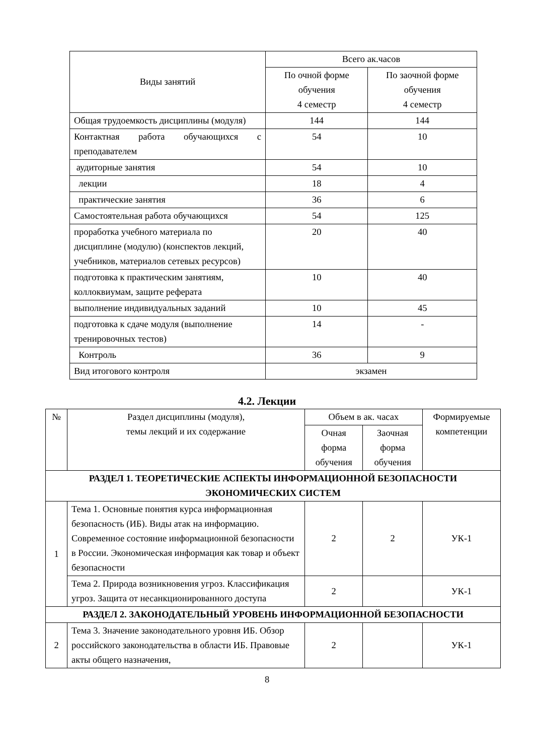| Виды занятий | Всего ак.часов | |
| --- | --- | --- |
| | По очной форме обучения 4 семестр | По заочной форме обучения 4 семестр |
| Общая трудоемкость дисциплины (модуля) | 144 | 144 |
| Контактная работа обучающихся с преподавателем | 54 | 10 |
| аудиторные занятия | 54 | 10 |
| лекции | 18 | 4 |
| практические занятия | 36 | 6 |
| Самостоятельная работа обучающихся | 54 | 125 |
| проработка учебного материала по дисциплине (модулю) (конспектов лекций, учебников, материалов сетевых ресурсов) | 20 | 40 |
| подготовка к практическим занятиям, коллоквиумам, защите реферата | 10 | 40 |
| выполнение индивидуальных заданий | 10 | 45 |
| подготовка к сдаче модуля (выполнение тренировочных тестов) | 14 | - |
| Контроль | 36 | 9 |
| Вид итогового контроля | экзамен | |
4.2. Лекции
| № | Раздел дисциплины (модуля), темы лекций и их содержание | Объем в ак. часах | | Формируемые компетенции |
| --- | --- | --- | --- | --- |
| | | Очная форма обучения | Заочная форма обучения | |
| РАЗДЕЛ 1. ТЕОРЕТИЧЕСКИЕ АСПЕКТЫ ИНФОРМАЦИОННОЙ БЕЗОПАСНОСТИ ЭКОНОМИЧЕСКИХ СИСТЕМ | | | | |
| 1 | Тема 1. Основные понятия курса информационная безопасность (ИБ). Виды атак на информацию. Современное состояние информационной безопасности в России. Экономическая информация как товар и объект безопасности | 2 | 2 | УК-1 |
| | Тема 2. Природа возникновения угроз. Классификация угроз. Защита от несанкционированного доступа | 2 | | УК-1 |
| РАЗДЕЛ 2. ЗАКОНОДАТЕЛЬНЫЙ УРОВЕНЬ ИНФОРМАЦИОННОЙ БЕЗОПАСНОСТИ | | | | |
| 2 | Тема 3. Значение законодательного уровня ИБ. Обзор российского законодательства в области ИБ. Правовые акты общего назначения, | 2 | | УК-1 |
8